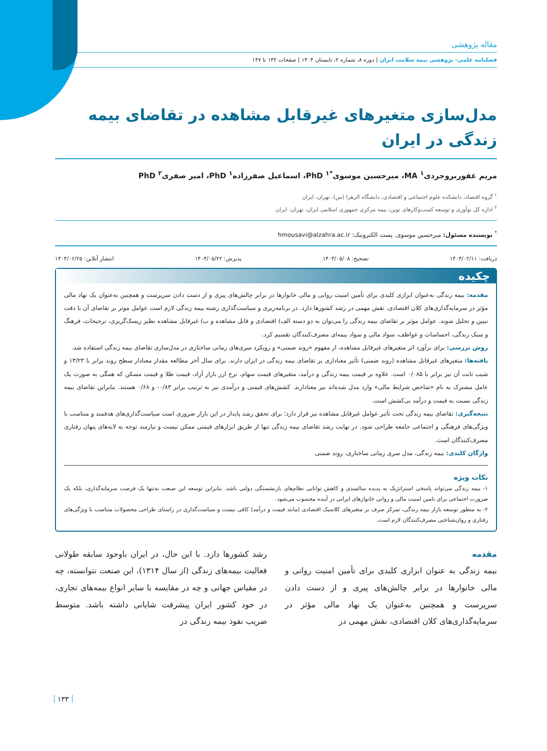مقاله پژوهشی
فصلنامه علمی- پژوهشی بیمه سلامت ایران | دوره ۸، شماره ۲، تابستان ۱۴۰۴ | صفحات ۱۳۲ تا ۱۴۷
مدل‌سازی متغیرهای غیرقابل مشاهده در تقاضای بیمه زندگی در ایران
مریم غفوربروجردی<sup>۱</sup> MA، میرحسین موسوی<sup>*۱</sup> PhD، اسماعیل صفرزاده<sup>۱</sup> PhD، امیر صفری<sup>۲</sup> PhD
<sup>۱</sup> گروه اقتصاد، دانشکده علوم اجتماعی و اقتصادی، دانشگاه الزهرا (س)، تهران، ایران
<sup>۲</sup> اداره کل نوآوری و توسعه کسب‌وکارهای نوین، بیمه مرکزی جمهوری اسلامی ایران، تهران، ایران
<sup>*</sup> نویسنده مسئول: میرحسین موسوی. پست الکترونیک: hmousavi@alzahra.ac.ir
دریافت: ۱۴۰۴/۰۲/۱۱ تصحیح: ۱۴۰۴/۰۵/۰۸ پذیرش: ۱۴۰۴/۰۵/۲۲ انتشار آنلاین: ۱۴۰۴/۰۶/۲۵
چکیده
مقدمه: بیمه زندگی به‌عنوان ابزاری کلیدی برای تأمین امنیت روانی و مالی خانوارها در برابر چالش‌های پیری و از دست دادن سرپرست و همچنین به‌عنوان یک نهاد مالی مؤثر در سرمایه‌گذاری‌های کلان اقتصادی، نقش مهمی در رشد کشورها دارد. در برنامه‌ریزی و سیاست‌گذاری رشته بیمه زندگی لازم است عوامل موثر بر تقاضای آن با دقت تبیین و تحلیل شوند. عوامل موثر بر تقاضای بیمه زندگی را می‌توان به دو دسته الف) اقتصادی و قابل مشاهده و ب) غیرقابل مشاهده نظیر ریسک‌گریزی، ترجیحات، فرهنگ و سبک زندگی، احساسات و عواطف، سواد مالی و سواد بیمه‌ای مصرف‌کنندگان تقسیم کرد.
روش بررسی: برای برآورد اثر متغیرهای غیرقابل مشاهده، از مفهوم «روند ضمنی» و رویکرد سری‌های زمانی ساختاری در مدل‌سازی تقاضای بیمه زندگی استفاده شد.
یافته‌ها: متغیرهای غیرقابل مشاهده (روند ضمنی) تأثیر معناداری بر تقاضای بیمه زندگی در ایران دارند. برای سال آخر مطالعه مقدار معنادار سطح روند برابر با ۱۳/۲۳ و شیب ثابت آن نیز برابر با ۰/۰۸۵ است. علاوه بر قیمت بیمه زندگی و درآمد، متغیرهای قیمت سهام، نرخ ارز بازار آزاد، قیمت طلا و قیمت مسکن که همگی به صورت یک عامل مشترک به نام «شاخص شرایط مالی» وارد مدل شده‌اند نیز معنادارند. کشش‌های قیمتی و درآمدی نیز به ترتیب برابر ۰/۸۳- و ۰/۶۸ هستند. بنابراین تقاضای بیمه زندگی نسبت به قیمت و درآمد بی‌کشش است.
نتیجه‌گیری: تقاضای بیمه زندگی تحت تأثیر عوامل غیرقابل مشاهده نیز قرار دارد؛ برای تحقق رشد پایدار در این بازار ضروری است سیاست‌گذاری‌های هدفمند و متناسب با ویژگی‌های فرهنگی و اجتماعی جامعه طراحی شود. در نهایت رشد تقاضای بیمه زندگی تنها از طریق ابزارهای قیمتی ممکن نیست و نیازمند توجه به لایه‌های پنهان رفتاری مصرف‌کنندگان است.
واژگان کلیدی: بیمه زندگی، مدل سری زمانی ساختاری، روند ضمنی
نکات ویژه
۱- بیمه زندگی می‌تواند پاسخی استراتژیک به پدیده سالمندی و کاهش توانایی نظام‌های بازنشستگی دولتی باشد. بنابراین توسعه این صنعت نه‌تنها یک فرصت سرمایه‌گذاری، بلکه یک ضرورت اجتماعی برای تامین امنیت مالی و روانی خانوارهای ایرانی در آینده محسوب می‌شود.
۲- به منظور توسعه بازار بیمه زندگی، تمرکز صرف بر متغیرهای کلاسیک اقتصادی (مانند قیمت و درآمد) کافی نیست و سیاست‌گذاری در راستای طراحی محصولات متناسب با ویژگی‌های رفتاری و روان‌شناختی مصرف‌کنندگان لازم است.
مقدمه
بیمه زندگی به عنوان ابزاری کلیدی برای تأمین امنیت روانی و مالی خانوارها در برابر چالش‌های پیری و از دست دادن سرپرست و همچنین به‌عنوان یک نهاد مالی مؤثر در سرمایه‌گذاری‌های کلان اقتصادی، نقش مهمی در
رشد کشورها دارد. با این حال، در ایران باوجود سابقه طولانی فعالیت بیمه‌های زندگی (از سال ۱۳۱۴)، این صنعت نتوانسته، چه در مقیاس جهانی و چه در مقایسه با سایر انواع بیمه‌های تجاری، در خود کشور ایران پیشرفت شایانی داشته باشد. متوسط ضریب نفوذ بیمه زندگی در
۱۳۳